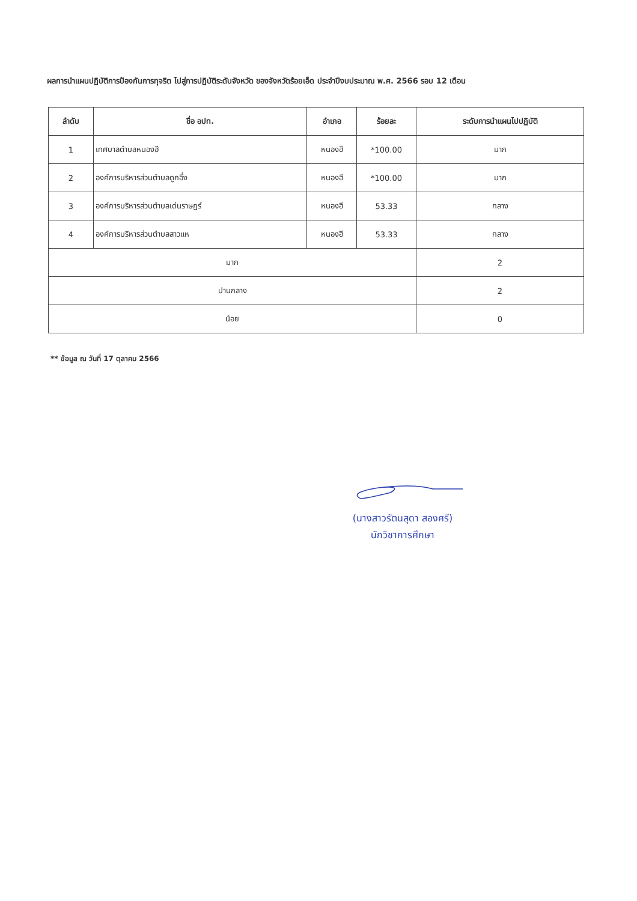ผลการนำแผนปฏิบัติการป้องกันการทุจริต ไปสู่การปฏิบัติระดับจังหวัด ของจังหวัดร้อยเอ็ด ประจำปีงบประมาณ พ.ศ. 2566 รอบ 12 เดือน
| ลำดับ | ชื่อ อปท. | อำเภอ | ร้อยละ | ระดับการนำแผนไปปฏิบัติ |
| --- | --- | --- | --- | --- |
| 1 | เทศบาลตำบลหนองฮี | หนองฮี | *100.00 | มาก |
| 2 | องค์การบริหารส่วนตำบลดูกอึ่ง | หนองฮี | *100.00 | มาก |
| 3 | องค์การบริหารส่วนตำบลเด่นราษฎร์ | หนองฮี | 53.33 | กลาง |
| 4 | องค์การบริหารส่วนตำบลสาวแห | หนองฮี | 53.33 | กลาง |
| มาก | | | | 2 |
| ปานกลาง | | | | 2 |
| น้อย | | | | 0 |
** ข้อมูล ณ วันที่ 17 ตุลาคม 2566
(นางสาวรัตนสุดา สองศรี)
นักวิชาการศึกษา